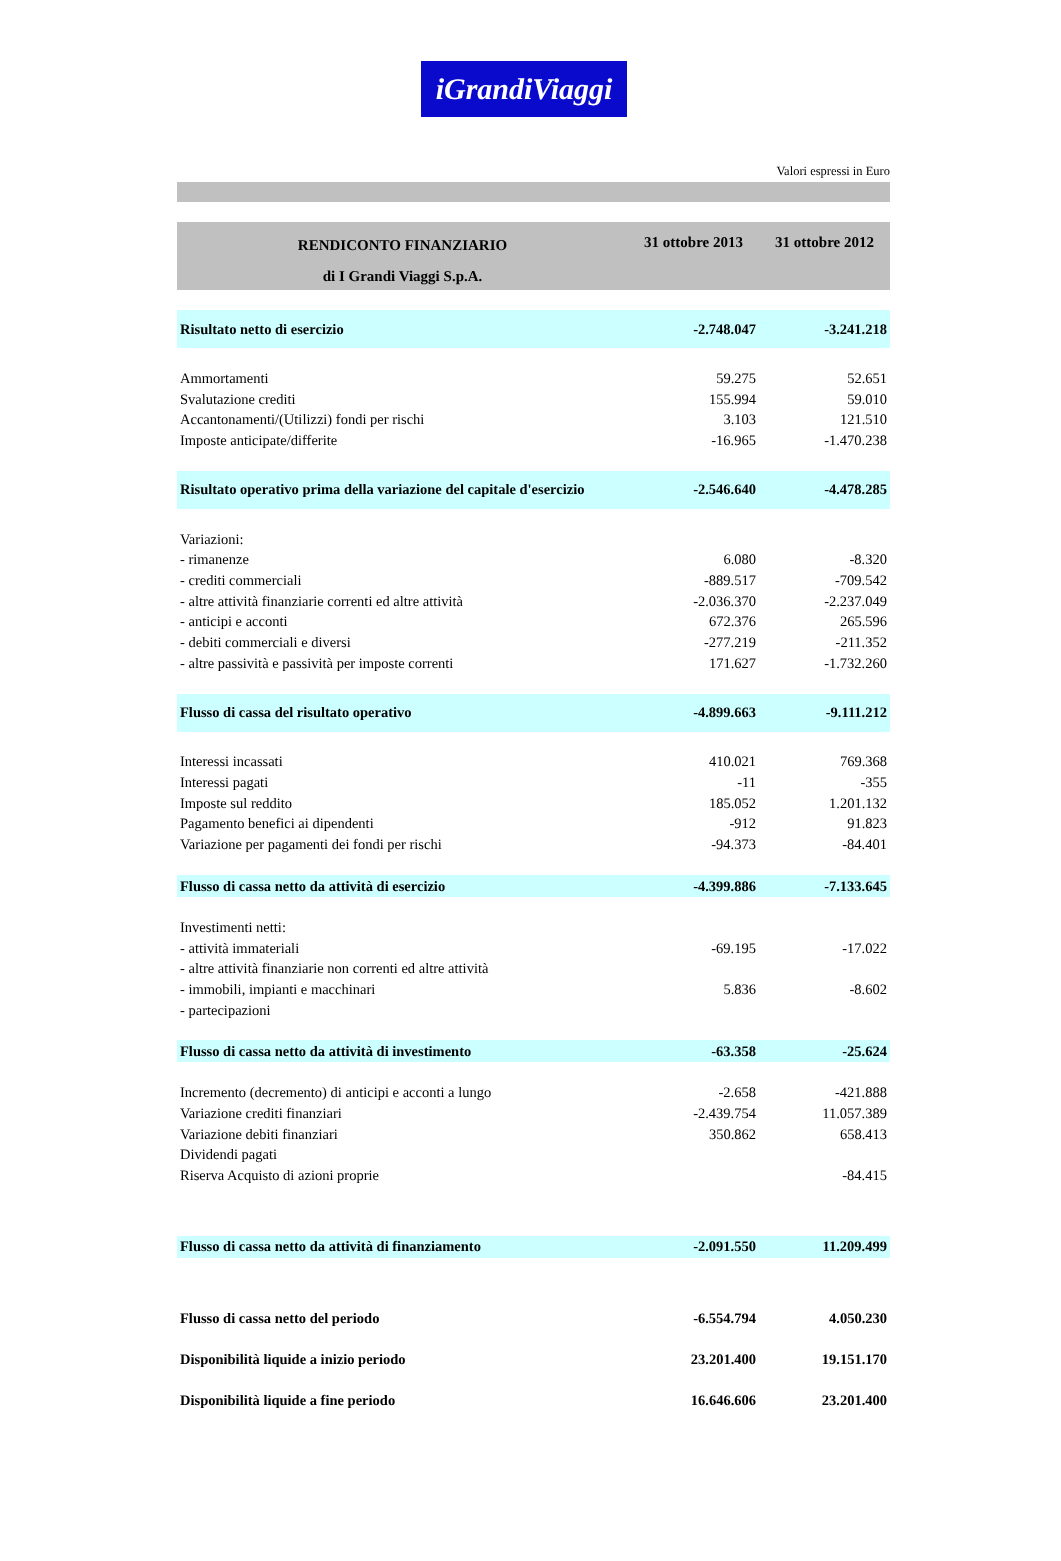iGrandiViaggi
Valori espressi in Euro
| RENDICONTO FINANZIARIO | 31 ottobre 2013 | 31 ottobre 2012 |
| --- | --- | --- |
| di I Grandi Viaggi S.p.A. | | |
| Risultato netto di esercizio | -2.748.047 | -3.241.218 |
| Ammortamenti | 59.275 | 52.651 |
| Svalutazione crediti | 155.994 | 59.010 |
| Accantonamenti/(Utilizzi) fondi per rischi | 3.103 | 121.510 |
| Imposte anticipate/differite | -16.965 | -1.470.238 |
| Risultato operativo prima della variazione del capitale d'esercizio | -2.546.640 | -4.478.285 |
| Variazioni: | | |
| - rimanenze | 6.080 | -8.320 |
| - crediti commerciali | -889.517 | -709.542 |
| - altre attività finanziarie correnti ed altre attività | -2.036.370 | -2.237.049 |
| - anticipi e acconti | 672.376 | 265.596 |
| - debiti commerciali e diversi | -277.219 | -211.352 |
| - altre passività e passività per imposte correnti | 171.627 | -1.732.260 |
| Flusso di cassa del risultato operativo | -4.899.663 | -9.111.212 |
| Interessi incassati | 410.021 | 769.368 |
| Interessi pagati | -11 | -355 |
| Imposte sul reddito | 185.052 | 1.201.132 |
| Pagamento benefici ai dipendenti | -912 | 91.823 |
| Variazione per pagamenti dei fondi per rischi | -94.373 | -84.401 |
| Flusso di cassa netto da attività di esercizio | -4.399.886 | -7.133.645 |
| Investimenti netti: | | |
| - attività immateriali | -69.195 | -17.022 |
| - altre attività finanziarie non correnti ed altre attività | | |
| - immobili, impianti e macchinari | 5.836 | -8.602 |
| - partecipazioni | | |
| Flusso di cassa netto da attività di investimento | -63.358 | -25.624 |
| Incremento (decremento) di anticipi e acconti a lungo | -2.658 | -421.888 |
| Variazione crediti finanziari | -2.439.754 | 11.057.389 |
| Variazione debiti finanziari | 350.862 | 658.413 |
| Dividendi pagati | | |
| Riserva Acquisto di azioni proprie | | -84.415 |
| Flusso di cassa netto da attività di finanziamento | -2.091.550 | 11.209.499 |
| Flusso di cassa netto del periodo | -6.554.794 | 4.050.230 |
| Disponibilità liquide a inizio periodo | 23.201.400 | 19.151.170 |
| Disponibilità liquide a fine periodo | 16.646.606 | 23.201.400 |